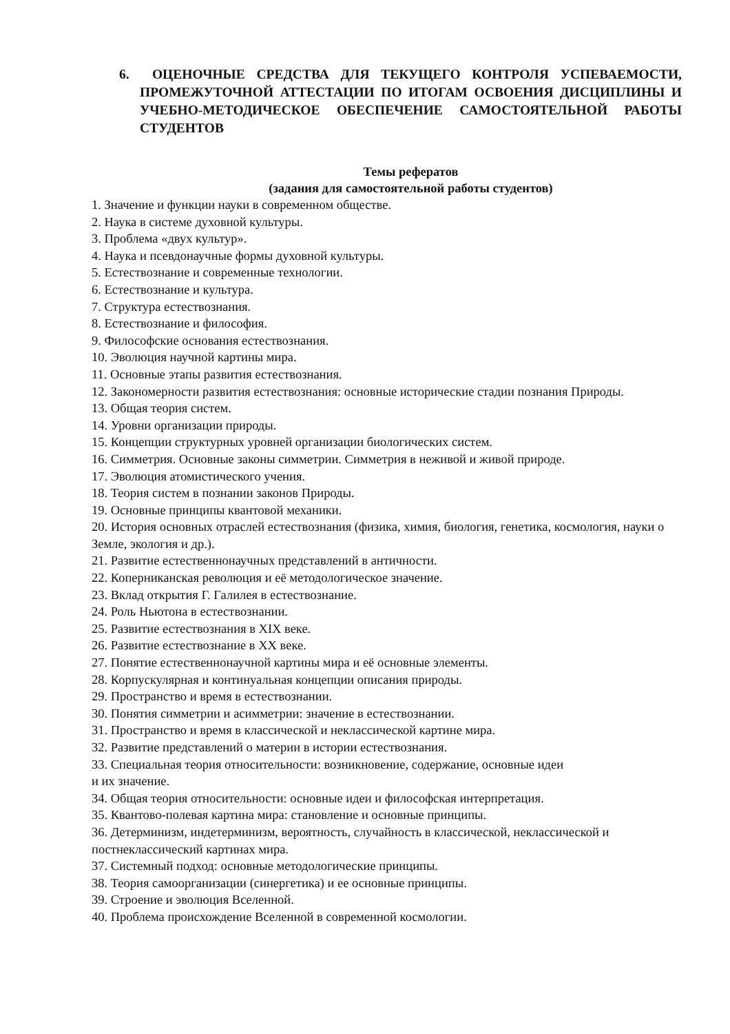6. ОЦЕНОЧНЫЕ СРЕДСТВА ДЛЯ ТЕКУЩЕГО КОНТРОЛЯ УСПЕВАЕМОСТИ, ПРОМЕЖУТОЧНОЙ АТТЕСТАЦИИ ПО ИТОГАМ ОСВОЕНИЯ ДИСЦИПЛИНЫ И УЧЕБНО-МЕТОДИЧЕСКОЕ ОБЕСПЕЧЕНИЕ САМОСТОЯТЕЛЬНОЙ РАБОТЫ СТУДЕНТОВ
Темы рефератов
(задания для самостоятельной работы студентов)
1. Значение и функции науки в современном обществе.
2. Наука в системе духовной культуры.
3. Проблема «двух культур».
4. Наука и псевдонаучные формы духовной культуры.
5. Естествознание и современные технологии.
6. Естествознание и культура.
7. Структура естествознания.
8. Естествознание и философия.
9. Философские основания естествознания.
10. Эволюция научной картины мира.
11. Основные этапы развития естествознания.
12. Закономерности развития естествознания: основные исторические стадии познания Природы.
13. Общая теория систем.
14. Уровни организации природы.
15. Концепции структурных уровней организации биологических систем.
16. Симметрия. Основные законы симметрии. Симметрия в неживой и живой природе.
17. Эволюция атомистического учения.
18. Теория систем в познании законов Природы.
19. Основные принципы квантовой механики.
20. История основных отраслей естествознания (физика, химия, биология, генетика, космология, науки о Земле, экология и др.).
21. Развитие естественнонаучных представлений в античности.
22. Коперниканская революция и её методологическое значение.
23. Вклад открытия Г. Галилея в естествознание.
24. Роль Ньютона в естествознании.
25. Развитие естествознания в XIX веке.
26. Развитие естествознание в XX веке.
27. Понятие естественнонаучной картины мира и её основные элементы.
28. Корпускулярная и континуальная концепции описания природы.
29. Пространство и время в естествознании.
30. Понятия симметрии и асимметрии: значение в естествознании.
31. Пространство и время в классической и неклассической картине мира.
32. Развитие представлений о материи в истории естествознания.
33. Специальная теория относительности: возникновение, содержание, основные идеи
и их значение.
34. Общая теория относительности: основные идеи и философская интерпретация.
35. Квантово-полевая картина мира: становление и основные принципы.
36. Детерминизм, индетерминизм, вероятность, случайность в классической, неклассической и постнеклассический картинах мира.
37. Системный подход: основные методологические принципы.
38. Теория самоорганизации (синергетика) и ее основные принципы.
39. Строение и эволюция Вселенной.
40. Проблема происхождение Вселенной в современной космологии.